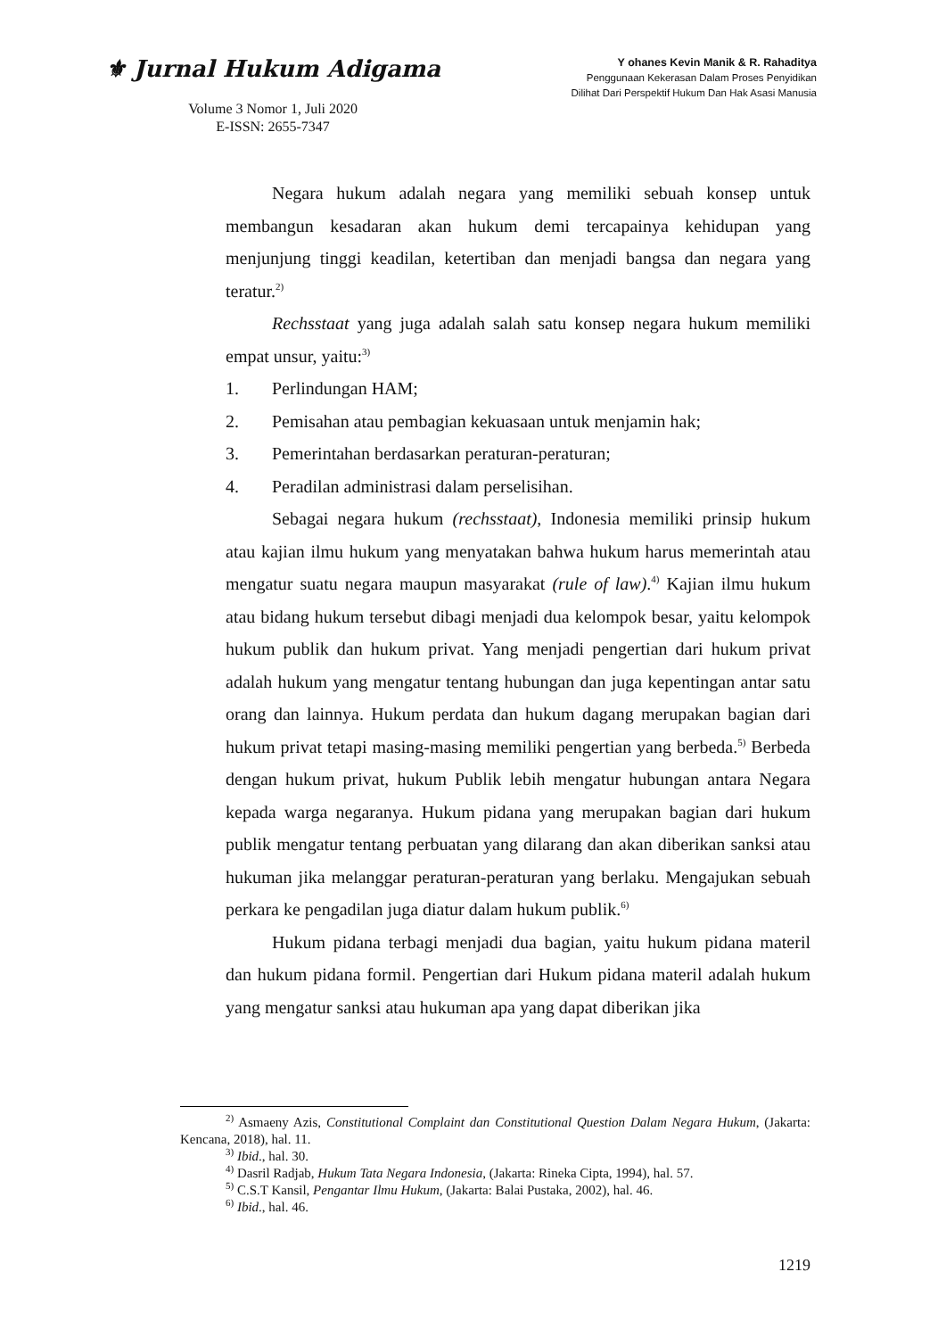⚜ Jurnal Hukum Adigama
Volume 3 Nomor 1, Juli 2020
E-ISSN: 2655-7347
Y ohanes Kevin Manik & R. Rahaditya
Penggunaan Kekerasan Dalam Proses Penyidikan
Dilihat Dari Perspektif Hukum Dan Hak Asasi Manusia
Negara hukum adalah negara yang memiliki sebuah konsep untuk membangun kesadaran akan hukum demi tercapainya kehidupan yang menjunjung tinggi keadilan, ketertiban dan menjadi bangsa dan negara yang teratur.<sup>2)</sup>
Rechsstaat yang juga adalah salah satu konsep negara hukum memiliki empat unsur, yaitu:<sup>3)</sup>
1. Perlindungan HAM;
2. Pemisahan atau pembagian kekuasaan untuk menjamin hak;
3. Pemerintahan berdasarkan peraturan-peraturan;
4. Peradilan administrasi dalam perselisihan.
Sebagai negara hukum (rechsstaat), Indonesia memiliki prinsip hukum atau kajian ilmu hukum yang menyatakan bahwa hukum harus memerintah atau mengatur suatu negara maupun masyarakat (rule of law).<sup>4)</sup> Kajian ilmu hukum atau bidang hukum tersebut dibagi menjadi dua kelompok besar, yaitu kelompok hukum publik dan hukum privat. Yang menjadi pengertian dari hukum privat adalah hukum yang mengatur tentang hubungan dan juga kepentingan antar satu orang dan lainnya. Hukum perdata dan hukum dagang merupakan bagian dari hukum privat tetapi masing-masing memiliki pengertian yang berbeda.<sup>5)</sup> Berbeda dengan hukum privat, hukum Publik lebih mengatur hubungan antara Negara kepada warga negaranya. Hukum pidana yang merupakan bagian dari hukum publik mengatur tentang perbuatan yang dilarang dan akan diberikan sanksi atau hukuman jika melanggar peraturan-peraturan yang berlaku. Mengajukan sebuah perkara ke pengadilan juga diatur dalam hukum publik.<sup>6)</sup>
Hukum pidana terbagi menjadi dua bagian, yaitu hukum pidana materil dan hukum pidana formil. Pengertian dari Hukum pidana materil adalah hukum yang mengatur sanksi atau hukuman apa yang dapat diberikan jika
<sup>2)</sup> Asmaeny Azis, Constitutional Complaint dan Constitutional Question Dalam Negara Hukum, (Jakarta: Kencana, 2018), hal. 11.
<sup>3)</sup> Ibid., hal. 30.
<sup>4)</sup> Dasril Radjab, Hukum Tata Negara Indonesia, (Jakarta: Rineka Cipta, 1994), hal. 57.
<sup>5)</sup> C.S.T Kansil, Pengantar Ilmu Hukum, (Jakarta: Balai Pustaka, 2002), hal. 46.
<sup>6)</sup> Ibid., hal. 46.
1219